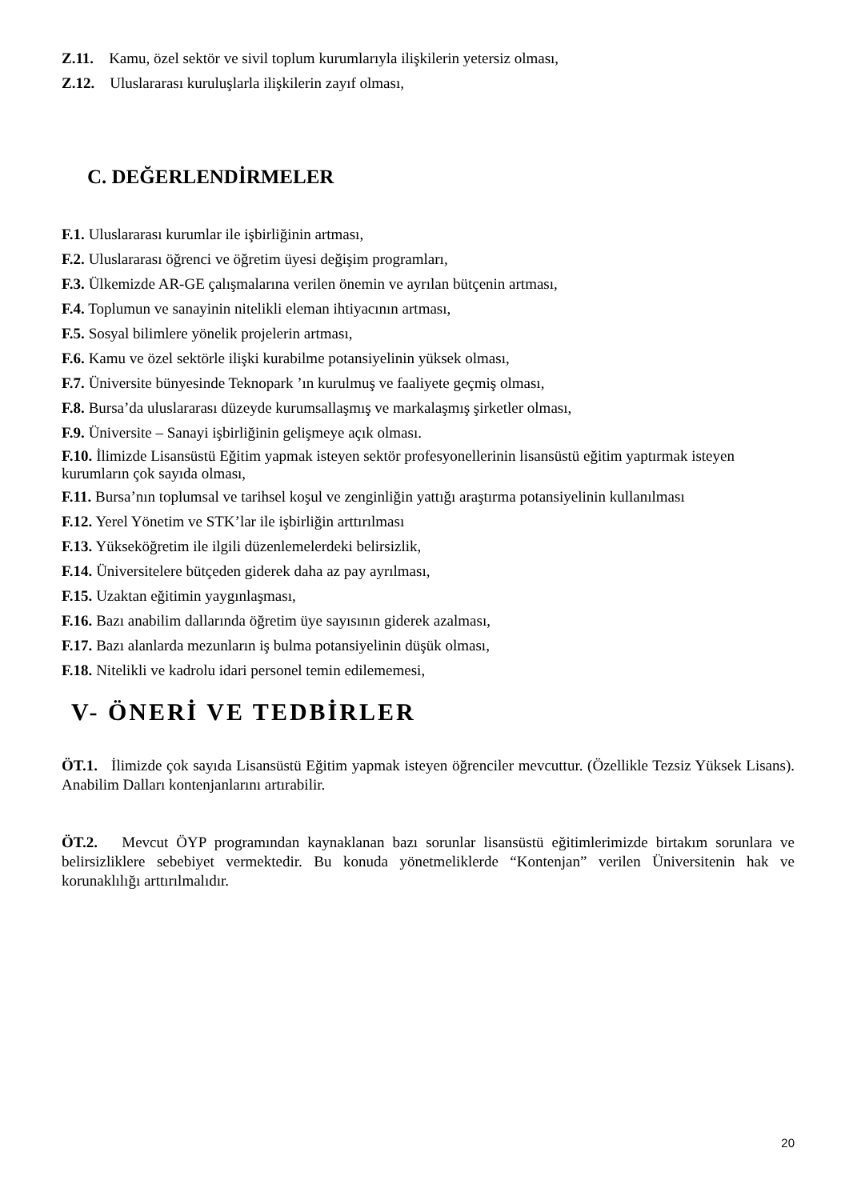Z.11. Kamu, özel sektör ve sivil toplum kurumlarıyla ilişkilerin yetersiz olması,
Z.12. Uluslararası kuruluşlarla ilişkilerin zayıf olması,
C. DEĞERLENDİRMELER
F.1. Uluslararası kurumlar ile işbirliğinin artması,
F.2. Uluslararası öğrenci ve öğretim üyesi değişim programları,
F.3. Ülkemizde AR-GE çalışmalarına verilen önemin ve ayrılan bütçenin artması,
F.4. Toplumun ve sanayinin nitelikli eleman ihtiyacının artması,
F.5. Sosyal bilimlere yönelik projelerin artması,
F.6. Kamu ve özel sektörle ilişki kurabilme potansiyelinin yüksek olması,
F.7. Üniversite bünyesinde Teknopark ’ın kurulmuş ve faaliyete geçmiş olması,
F.8. Bursa’da uluslararası düzeyde kurumsallaşmış ve markalaşmış şirketler olması,
F.9. Üniversite – Sanayi işbirliğinin gelişmeye açık olması.
F.10. İlimizde Lisansüstü Eğitim yapmak isteyen sektör profesyonellerinin lisansüstü eğitim yaptırmak isteyen kurumların çok sayıda olması,
F.11. Bursa’nın toplumsal ve tarihsel koşul ve zenginliğin yattığı araştırma potansiyelinin kullanılması
F.12. Yerel Yönetim ve STK’lar ile işbirliğin arttırılması
F.13. Yükseköğretim ile ilgili düzenlemelerdeki belirsizlik,
F.14. Üniversitelere bütçeden giderek daha az pay ayrılması,
F.15. Uzaktan eğitimin yaygınlaşması,
F.16. Bazı anabilim dallarında öğretim üye sayısının giderek azalması,
F.17. Bazı alanlarda mezunların iş bulma potansiyelinin düşük olması,
F.18. Nitelikli ve kadrolu idari personel temin edilememesi,
V- ÖNERİ VE TEDBİRLER
ÖT.1. İlimizde çok sayıda Lisansüstü Eğitim yapmak isteyen öğrenciler mevcuttur. (Özellikle Tezsiz Yüksek Lisans). Anabilim Dalları kontenjanlarını artırabilir.
ÖT.2. Mevcut ÖYP programından kaynaklanan bazı sorunlar lisansüstü eğitimlerimizde birtakım sorunlara ve belirsizliklere sebebiyet vermektedir. Bu konuda yönetmeliklerde “Kontenjan” verilen Üniversitenin hak ve korunaklılığı arttırılmalıdır.
20